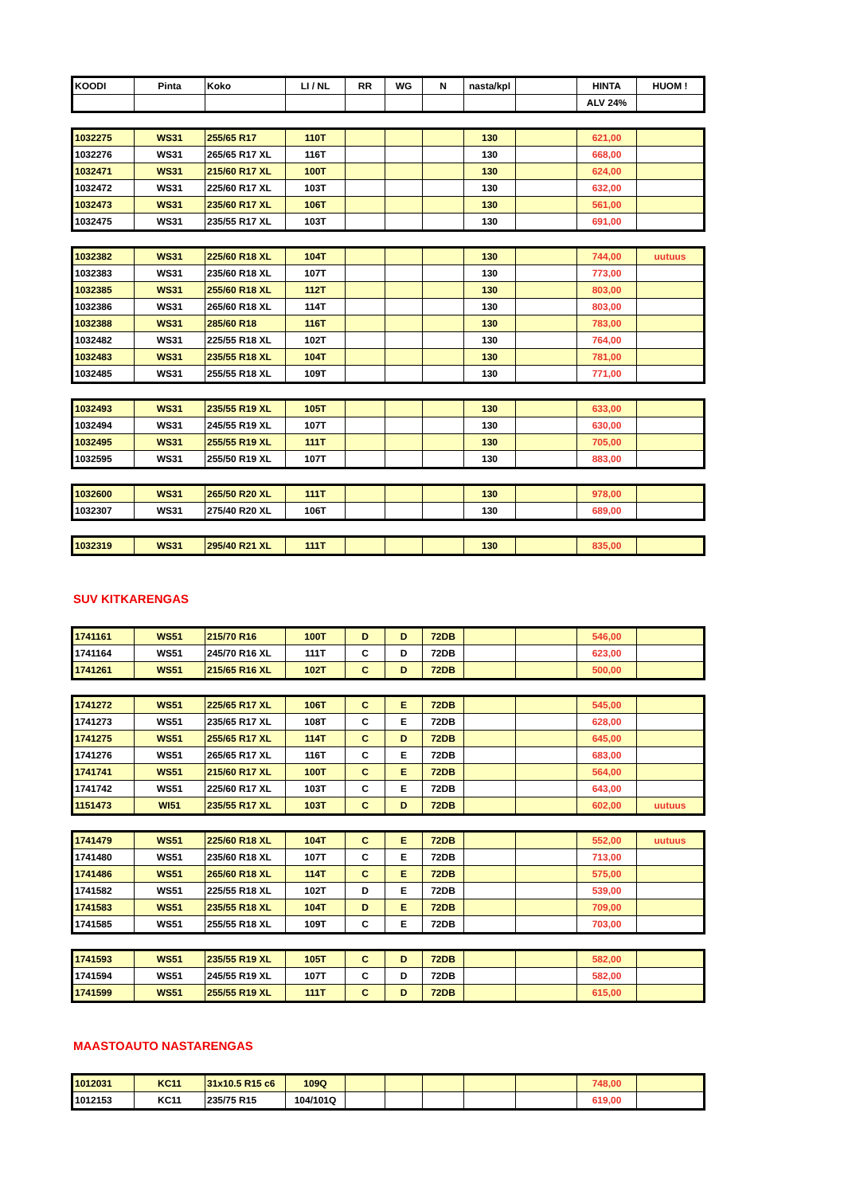| KOODI | Pinta | Koko | LI / NL | RR | WG | N | nasta/kpl | | HINTA | HUOM ! |
| --- | --- | --- | --- | --- | --- | --- | --- | --- | --- | --- |
| | | | | | | | | | ALV 24% | |
| 1032275 | WS31 | 255/65 R17 | 110T | | | | 130 | | 621,00 | |
| 1032276 | WS31 | 265/65 R17 XL | 116T | | | | 130 | | 668,00 | |
| 1032471 | WS31 | 215/60 R17 XL | 100T | | | | 130 | | 624,00 | |
| 1032472 | WS31 | 225/60 R17 XL | 103T | | | | 130 | | 632,00 | |
| 1032473 | WS31 | 235/60 R17 XL | 106T | | | | 130 | | 561,00 | |
| 1032475 | WS31 | 235/55 R17 XL | 103T | | | | 130 | | 691,00 | |
| 1032382 | WS31 | 225/60 R18 XL | 104T | | | | 130 | | 744,00 | uutuus |
| 1032383 | WS31 | 235/60 R18 XL | 107T | | | | 130 | | 773,00 | |
| 1032385 | WS31 | 255/60 R18 XL | 112T | | | | 130 | | 803,00 | |
| 1032386 | WS31 | 265/60 R18 XL | 114T | | | | 130 | | 803,00 | |
| 1032388 | WS31 | 285/60 R18 | 116T | | | | 130 | | 783,00 | |
| 1032482 | WS31 | 225/55 R18 XL | 102T | | | | 130 | | 764,00 | |
| 1032483 | WS31 | 235/55 R18 XL | 104T | | | | 130 | | 781,00 | |
| 1032485 | WS31 | 255/55 R18 XL | 109T | | | | 130 | | 771,00 | |
| 1032493 | WS31 | 235/55 R19 XL | 105T | | | | 130 | | 633,00 | |
| 1032494 | WS31 | 245/55 R19 XL | 107T | | | | 130 | | 630,00 | |
| 1032495 | WS31 | 255/55 R19 XL | 111T | | | | 130 | | 705,00 | |
| 1032595 | WS31 | 255/50 R19 XL | 107T | | | | 130 | | 883,00 | |
| 1032600 | WS31 | 265/50 R20 XL | 111T | | | | 130 | | 978,00 | |
| 1032307 | WS31 | 275/40 R20 XL | 106T | | | | 130 | | 689,00 | |
| 1032319 | WS31 | 295/40 R21 XL | 111T | | | | 130 | | 835,00 | |
SUV KITKARENGAS
| 1741161 | WS51 | 215/70 R16 | 100T | D | D | 72DB | | | 546,00 | |
| 1741164 | WS51 | 245/70 R16 XL | 111T | C | D | 72DB | | | 623,00 | |
| 1741261 | WS51 | 215/65 R16 XL | 102T | C | D | 72DB | | | 500,00 | |
| 1741272 | WS51 | 225/65 R17 XL | 106T | C | E | 72DB | | | 545,00 | |
| 1741273 | WS51 | 235/65 R17 XL | 108T | C | E | 72DB | | | 628,00 | |
| 1741275 | WS51 | 255/65 R17 XL | 114T | C | D | 72DB | | | 645,00 | |
| 1741276 | WS51 | 265/65 R17 XL | 116T | C | E | 72DB | | | 683,00 | |
| 1741741 | WS51 | 215/60 R17 XL | 100T | C | E | 72DB | | | 564,00 | |
| 1741742 | WS51 | 225/60 R17 XL | 103T | C | E | 72DB | | | 643,00 | |
| 1151473 | WI51 | 235/55 R17 XL | 103T | C | D | 72DB | | | 602,00 | uutuus |
| 1741479 | WS51 | 225/60 R18 XL | 104T | C | E | 72DB | | | 552,00 | uutuus |
| 1741480 | WS51 | 235/60 R18 XL | 107T | C | E | 72DB | | | 713,00 | |
| 1741486 | WS51 | 265/60 R18 XL | 114T | C | E | 72DB | | | 575,00 | |
| 1741582 | WS51 | 225/55 R18 XL | 102T | D | E | 72DB | | | 539,00 | |
| 1741583 | WS51 | 235/55 R18 XL | 104T | D | E | 72DB | | | 709,00 | |
| 1741585 | WS51 | 255/55 R18 XL | 109T | C | E | 72DB | | | 703,00 | |
| 1741593 | WS51 | 235/55 R19 XL | 105T | C | D | 72DB | | | 582,00 | |
| 1741594 | WS51 | 245/55 R19 XL | 107T | C | D | 72DB | | | 582,00 | |
| 1741599 | WS51 | 255/55 R19 XL | 111T | C | D | 72DB | | | 615,00 | |
MAASTOAUTO NASTARENGAS
| 1012031 | KC11 | 31x10.5 R15 c6 | 109Q | | | | | | 748,00 | |
| 1012153 | KC11 | 235/75 R15 | 104/101Q | | | | | | 619,00 | |